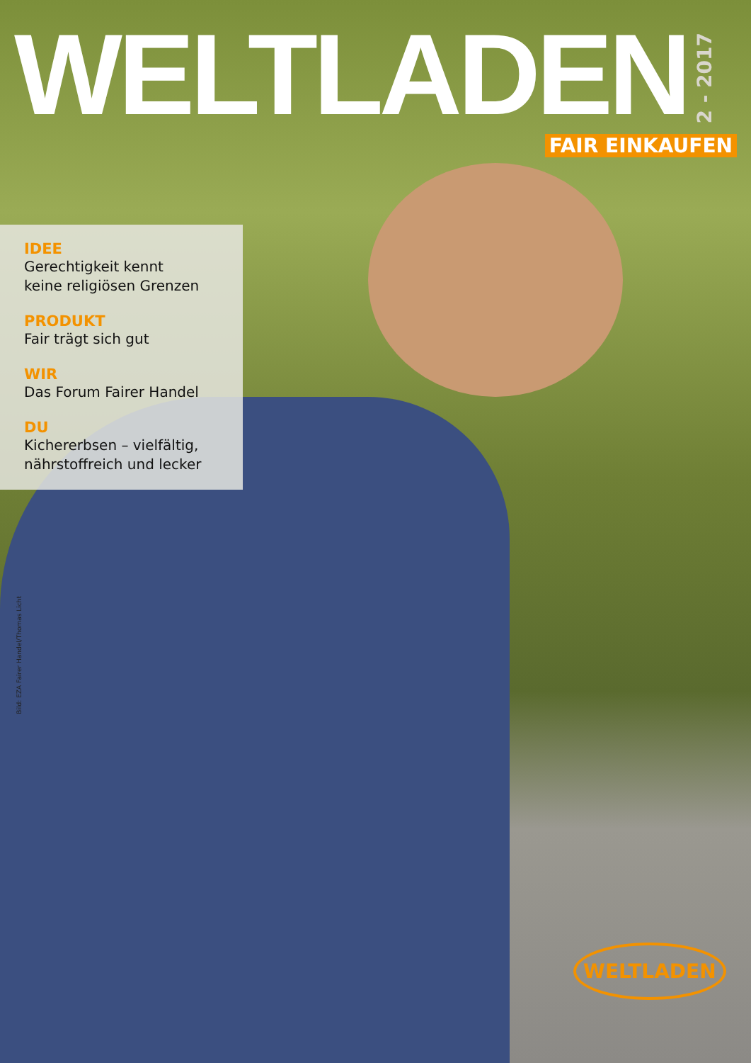WELTLADEN
2 - 2017
FAIR EINKAUFEN
IDEE
Gerechtigkeit kennt
keine religiösen Grenzen
PRODUKT
Fair trägt sich gut
WIR
Das Forum Fairer Handel
DU
Kichererbsen – vielfältig,
nährstoffreich und lecker
Bild: EZA Fairer Handel/Thomas Licht
WELTLADEN